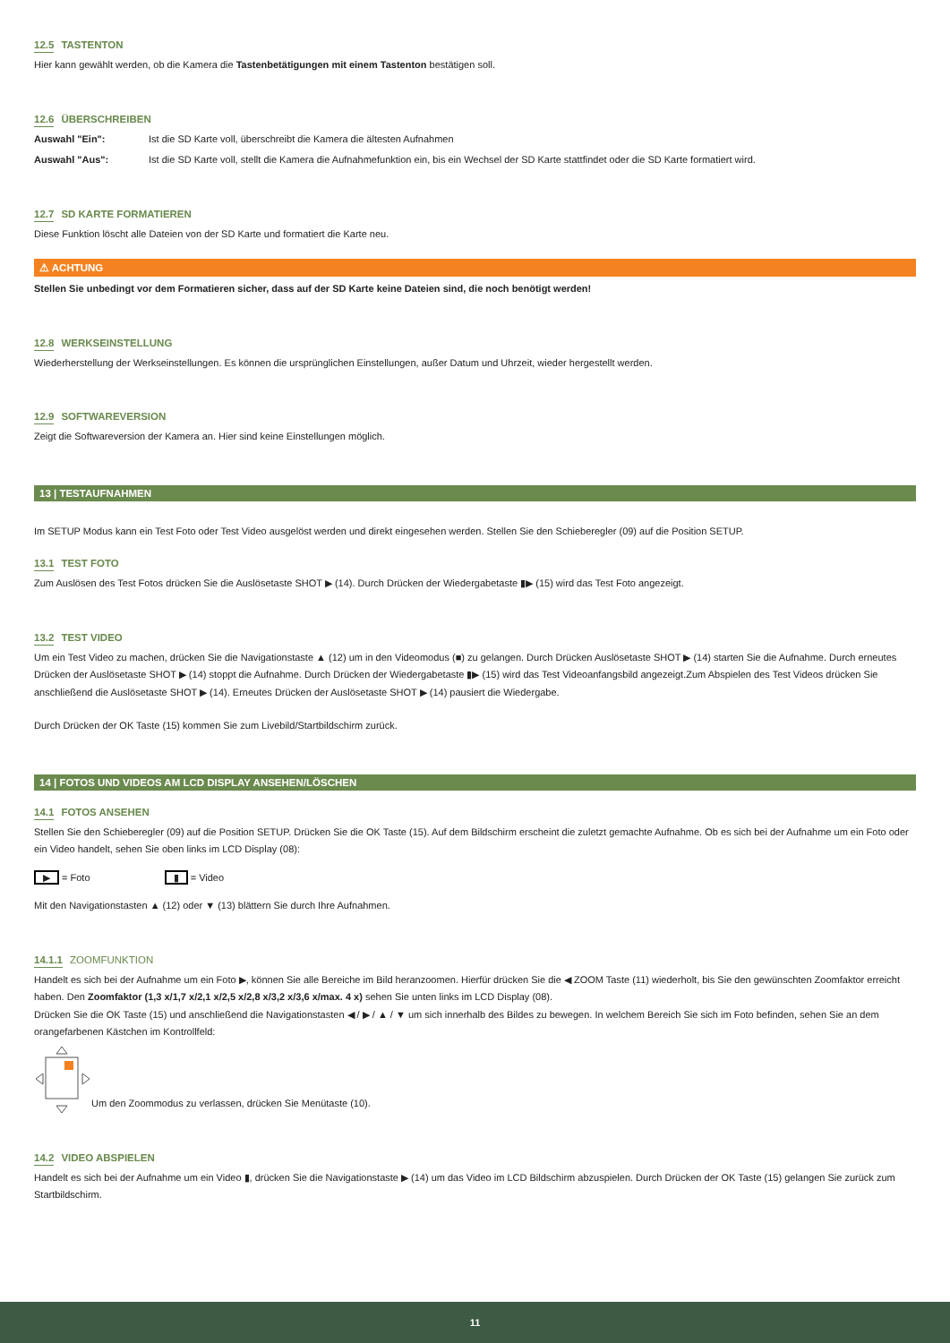12.5 TASTENTON
Hier kann gewählt werden, ob die Kamera die Tastenbetätigungen mit einem Tastenton bestätigen soll.
12.6 ÜBERSCHREIBEN
Auswahl "Ein": Ist die SD Karte voll, überschreibt die Kamera die ältesten Aufnahmen
Auswahl "Aus": Ist die SD Karte voll, stellt die Kamera die Aufnahmefunktion ein, bis ein Wechsel der SD Karte stattfindet oder die SD Karte formatiert wird.
12.7 SD KARTE FORMATIEREN
Diese Funktion löscht alle Dateien von der SD Karte und formatiert die Karte neu.
⚠ ACHTUNG
Stellen Sie unbedingt vor dem Formatieren sicher, dass auf der SD Karte keine Dateien sind, die noch benötigt werden!
12.8 WERKSEINSTELLUNG
Wiederherstellung der Werkseinstellungen. Es können die ursprünglichen Einstellungen, außer Datum und Uhrzeit, wieder hergestellt werden.
12.9 SOFTWAREVERSION
Zeigt die Softwareversion der Kamera an. Hier sind keine Einstellungen möglich.
13 | TESTAUFNAHMEN
Im SETUP Modus kann ein Test Foto oder Test Video ausgelöst werden und direkt eingesehen werden. Stellen Sie den Schieberegler (09) auf die Position SETUP.
13.1 TEST FOTO
Zum Auslösen des Test Fotos drücken Sie die Auslösetaste SHOT ▶ (14). Durch Drücken der Wiedergabetaste ▮▶ (15) wird das Test Foto angezeigt.
13.2 TEST VIDEO
Um ein Test Video zu machen, drücken Sie die Navigationstaste ▲ (12) um in den Videomodus (■) zu gelangen. Durch Drücken Auslösetaste SHOT ▶ (14) starten Sie die Aufnahme. Durch erneutes Drücken der Auslösetaste SHOT ▶ (14) stoppt die Aufnahme. Durch Drücken der Wiedergabetaste ▮▶ (15) wird das Test Videoanfangsbild angezeigt.Zum Abspielen des Test Videos drücken Sie anschließend die Auslösetaste SHOT ▶ (14). Erneutes Drücken der Auslösetaste SHOT ▶ (14) pausiert die Wiedergabe.
Durch Drücken der OK Taste (15) kommen Sie zum Livebild/Startbildschirm zurück.
14 | FOTOS UND VIDEOS AM LCD DISPLAY ANSEHEN/LÖSCHEN
14.1 FOTOS ANSEHEN
Stellen Sie den Schieberegler (09) auf die Position SETUP. Drücken Sie die OK Taste (15). Auf dem Bildschirm erscheint die zuletzt gemachte Aufnahme. Ob es sich bei der Aufnahme um ein Foto oder ein Video handelt, sehen Sie oben links im LCD Display (08):
▶ = Foto ▮ = Video
Mit den Navigationstasten ▲ (12) oder ▼ (13) blättern Sie durch Ihre Aufnahmen.
14.1.1 ZOOMFUNKTION
Handelt es sich bei der Aufnahme um ein Foto ▶, können Sie alle Bereiche im Bild heranzoomen. Hierfür drücken Sie die ◀ ZOOM Taste (11) wiederholt, bis Sie den gewünschten Zoomfaktor erreicht haben. Den Zoomfaktor (1,3 x/1,7 x/2,1 x/2,5 x/2,8 x/3,2 x/3,6 x/max. 4 x) sehen Sie unten links im LCD Display (08).
Drücken Sie die OK Taste (15) und anschließend die Navigationstasten ◀ / ▶ / ▲ / ▼ um sich innerhalb des Bildes zu bewegen. In welchem Bereich Sie sich im Foto befinden, sehen Sie an dem orangefarbenen Kästchen im Kontrollfeld:
Um den Zoommodus zu verlassen, drücken Sie Menütaste (10).
14.2 VIDEO ABSPIELEN
Handelt es sich bei der Aufnahme um ein Video ▮, drücken Sie die Navigationstaste ▶ (14) um das Video im LCD Bildschirm abzuspielen. Durch Drücken der OK Taste (15) gelangen Sie zurück zum Startbildschirm.
11